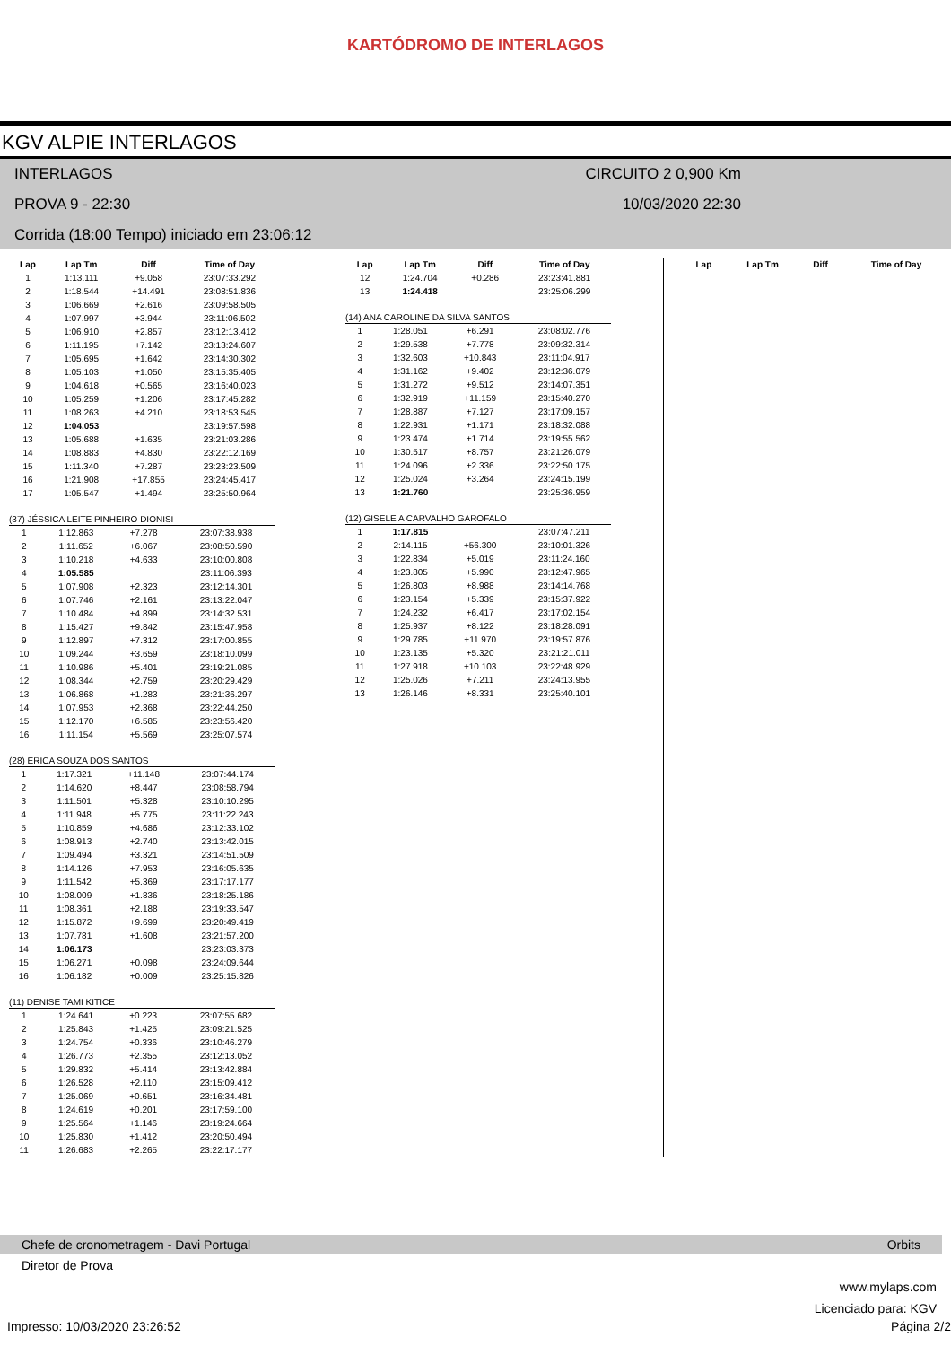KARTÓDROMO DE INTERLAGOS
KGV ALPIE INTERLAGOS
INTERLAGOS CIRCUITO 2 0,900 Km
PROVA 9 - 22:30 10/03/2020 22:30
Corrida (18:00 Tempo) iniciado em 23:06:12
| Lap | Lap Tm | Diff | Time of Day |
| --- | --- | --- | --- |
| 1 | 1:13.111 | +9.058 | 23:07:33.292 |
| 2 | 1:18.544 | +14.491 | 23:08:51.836 |
| 3 | 1:06.669 | +2.616 | 23:09:58.505 |
| 4 | 1:07.997 | +3.944 | 23:11:06.502 |
| 5 | 1:06.910 | +2.857 | 23:12:13.412 |
| 6 | 1:11.195 | +7.142 | 23:13:24.607 |
| 7 | 1:05.695 | +1.642 | 23:14:30.302 |
| 8 | 1:05.103 | +1.050 | 23:15:35.405 |
| 9 | 1:04.618 | +0.565 | 23:16:40.023 |
| 10 | 1:05.259 | +1.206 | 23:17:45.282 |
| 11 | 1:08.263 | +4.210 | 23:18:53.545 |
| 12 | 1:04.053 | | 23:19:57.598 |
| 13 | 1:05.688 | +1.635 | 23:21:03.286 |
| 14 | 1:08.883 | +4.830 | 23:22:12.169 |
| 15 | 1:11.340 | +7.287 | 23:23:23.509 |
| 16 | 1:21.908 | +17.855 | 23:24:45.417 |
| 17 | 1:05.547 | +1.494 | 23:25:50.964 |
(37) JÉSSICA LEITE PINHEIRO DIONISI
| 1 | 1:12.863 | +7.278 | 23:07:38.938 |
| 2 | 1:11.652 | +6.067 | 23:08:50.590 |
| 3 | 1:10.218 | +4.633 | 23:10:00.808 |
| 4 | 1:05.585 | | 23:11:06.393 |
| 5 | 1:07.908 | +2.323 | 23:12:14.301 |
| 6 | 1:07.746 | +2.161 | 23:13:22.047 |
| 7 | 1:10.484 | +4.899 | 23:14:32.531 |
| 8 | 1:15.427 | +9.842 | 23:15:47.958 |
| 9 | 1:12.897 | +7.312 | 23:17:00.855 |
| 10 | 1:09.244 | +3.659 | 23:18:10.099 |
| 11 | 1:10.986 | +5.401 | 23:19:21.085 |
| 12 | 1:08.344 | +2.759 | 23:20:29.429 |
| 13 | 1:06.868 | +1.283 | 23:21:36.297 |
| 14 | 1:07.953 | +2.368 | 23:22:44.250 |
| 15 | 1:12.170 | +6.585 | 23:23:56.420 |
| 16 | 1:11.154 | +5.569 | 23:25:07.574 |
(28) ERICA SOUZA DOS SANTOS
| 1 | 1:17.321 | +11.148 | 23:07:44.174 |
| 2 | 1:14.620 | +8.447 | 23:08:58.794 |
| 3 | 1:11.501 | +5.328 | 23:10:10.295 |
| 4 | 1:11.948 | +5.775 | 23:11:22.243 |
| 5 | 1:10.859 | +4.686 | 23:12:33.102 |
| 6 | 1:08.913 | +2.740 | 23:13:42.015 |
| 7 | 1:09.494 | +3.321 | 23:14:51.509 |
| 8 | 1:14.126 | +7.953 | 23:16:05.635 |
| 9 | 1:11.542 | +5.369 | 23:17:17.177 |
| 10 | 1:08.009 | +1.836 | 23:18:25.186 |
| 11 | 1:08.361 | +2.188 | 23:19:33.547 |
| 12 | 1:15.872 | +9.699 | 23:20:49.419 |
| 13 | 1:07.781 | +1.608 | 23:21:57.200 |
| 14 | 1:06.173 | | 23:23:03.373 |
| 15 | 1:06.271 | +0.098 | 23:24:09.644 |
| 16 | 1:06.182 | +0.009 | 23:25:15.826 |
(11) DENISE TAMI KITICE
| 1 | 1:24.641 | +0.223 | 23:07:55.682 |
| 2 | 1:25.843 | +1.425 | 23:09:21.525 |
| 3 | 1:24.754 | +0.336 | 23:10:46.279 |
| 4 | 1:26.773 | +2.355 | 23:12:13.052 |
| 5 | 1:29.832 | +5.414 | 23:13:42.884 |
| 6 | 1:26.528 | +2.110 | 23:15:09.412 |
| 7 | 1:25.069 | +0.651 | 23:16:34.481 |
| 8 | 1:24.619 | +0.201 | 23:17:59.100 |
| 9 | 1:25.564 | +1.146 | 23:19:24.664 |
| 10 | 1:25.830 | +1.412 | 23:20:50.494 |
| 11 | 1:26.683 | +2.265 | 23:22:17.177 |
| Lap | Lap Tm | Diff | Time of Day |
| --- | --- | --- | --- |
| 12 | 1:24.704 | +0.286 | 23:23:41.881 |
| 13 | 1:24.418 | | 23:25:06.299 |
(14) ANA CAROLINE DA SILVA SANTOS
| 1 | 1:28.051 | +6.291 | 23:08:02.776 |
| 2 | 1:29.538 | +7.778 | 23:09:32.314 |
| 3 | 1:32.603 | +10.843 | 23:11:04.917 |
| 4 | 1:31.162 | +9.402 | 23:12:36.079 |
| 5 | 1:31.272 | +9.512 | 23:14:07.351 |
| 6 | 1:32.919 | +11.159 | 23:15:40.270 |
| 7 | 1:28.887 | +7.127 | 23:17:09.157 |
| 8 | 1:22.931 | +1.171 | 23:18:32.088 |
| 9 | 1:23.474 | +1.714 | 23:19:55.562 |
| 10 | 1:30.517 | +8.757 | 23:21:26.079 |
| 11 | 1:24.096 | +2.336 | 23:22:50.175 |
| 12 | 1:25.024 | +3.264 | 23:24:15.199 |
| 13 | 1:21.760 | | 23:25:36.959 |
(12) GISELE A CARVALHO GAROFALO
| 1 | 1:17.815 | | 23:07:47.211 |
| 2 | 2:14.115 | +56.300 | 23:10:01.326 |
| 3 | 1:22.834 | +5.019 | 23:11:24.160 |
| 4 | 1:23.805 | +5.990 | 23:12:47.965 |
| 5 | 1:26.803 | +8.988 | 23:14:14.768 |
| 6 | 1:23.154 | +5.339 | 23:15:37.922 |
| 7 | 1:24.232 | +6.417 | 23:17:02.154 |
| 8 | 1:25.937 | +8.122 | 23:18:28.091 |
| 9 | 1:29.785 | +11.970 | 23:19:57.876 |
| 10 | 1:23.135 | +5.320 | 23:21:21.011 |
| 11 | 1:27.918 | +10.103 | 23:22:48.929 |
| 12 | 1:25.026 | +7.211 | 23:24:13.955 |
| 13 | 1:26.146 | +8.331 | 23:25:40.101 |
| Lap | Lap Tm | Diff | Time of Day |
| --- | --- | --- | --- |
Chefe de cronometragem - Davi Portugal Orbits
Diretor de Prova
www.mylaps.com
Licenciado para: KGV
Impresso: 10/03/2020 23:26:52 Página 2/2